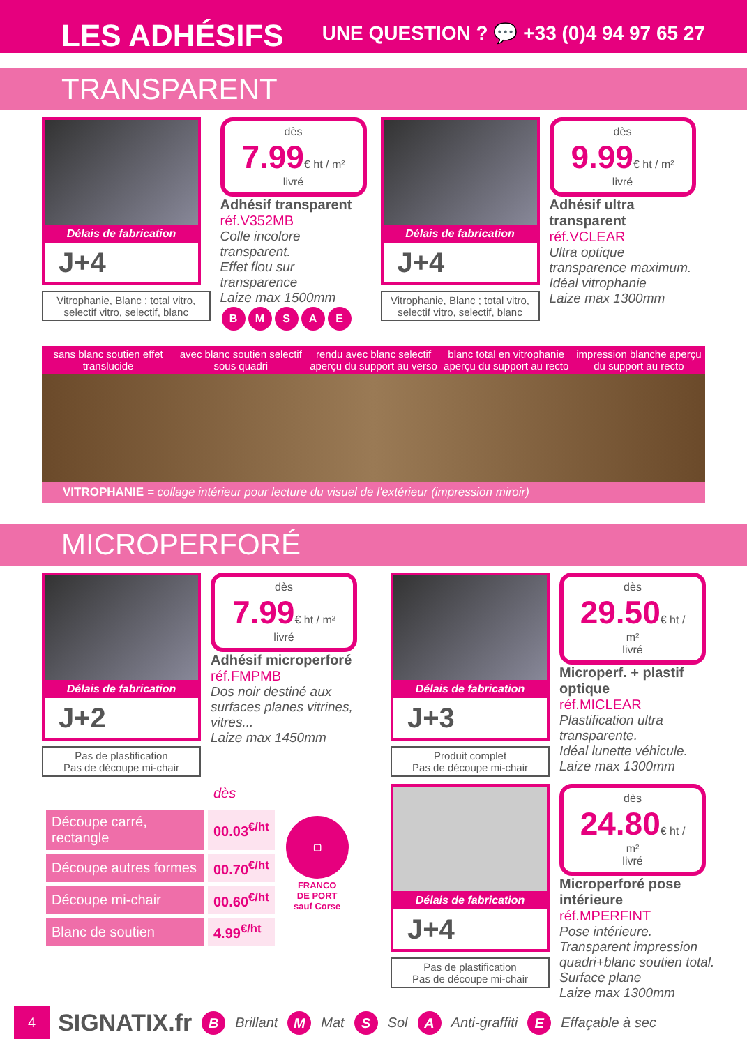LES ADHÉSIFS
UNE QUESTION ? 💬 +33 (0)4 94 97 65 27
TRANSPARENT
Délais de fabrication
J+4
Vitrophanie, Blanc ; total vitro, selectif vitro, selectif, blanc
dès
7.99€ ht / m²
livré
Adhésif transparent
réf.V352MB
Colle incolore transparent.
Effet flou sur transparence
Laize max 1500mm
BMSAE
Délais de fabrication
J+4
Vitrophanie, Blanc ; total vitro, selectif vitro, selectif, blanc
dès
9.99€ ht / m²
livré
Adhésif ultra transparent
réf.VCLEAR
Ultra optique transparence maximum. Idéal vitrophanie
Laize max 1300mm
sans blanc soutien effet translucide
avec blanc soutien selectif sous quadri
rendu avec blanc selectif aperçu du support au verso
blanc total en vitrophanie aperçu du support au recto
impression blanche aperçu du support au recto
VITROPHANIE = collage intérieur pour lecture du visuel de l'extérieur (impression miroir)
MICROPERFORÉ
Délais de fabrication
J+2
Pas de plastification
Pas de découpe mi-chair
dès
7.99€ ht / m²
livré
Adhésif microperforé
réf.FMPMB
Dos noir destiné aux surfaces planes vitrines, vitres...
Laize max 1450mm
| | dès | ▢ FRANCO DE PORT sauf Corse |
| Découpe carré, rectangle | 00.03<sup>€/ht</sup> | |
| Découpe autres formes | 00.70<sup>€/ht</sup> | |
| Découpe mi-chair | 00.60<sup>€/ht</sup> | |
| Blanc de soutien | 4.99<sup>€/ht</sup> | |
Délais de fabrication
J+3
Produit complet
Pas de découpe mi-chair
dès
29.50€ ht / m²
livré
Microperf. + plastif optique
réf.MICLEAR
Plastification ultra transparente.
Idéal lunette véhicule.
Laize max 1300mm
Délais de fabrication
J+4
Pas de plastification
Pas de découpe mi-chair
dès
24.80€ ht / m²
livré
Microperforé pose intérieure
réf.MPERFINT
Pose intérieure. Transparent impression quadri+blanc soutien total. Surface plane
Laize max 1300mm
4 SIGNATIX.fr B Brillant M Mat S Sol A Anti-graffiti E Effaçable à sec